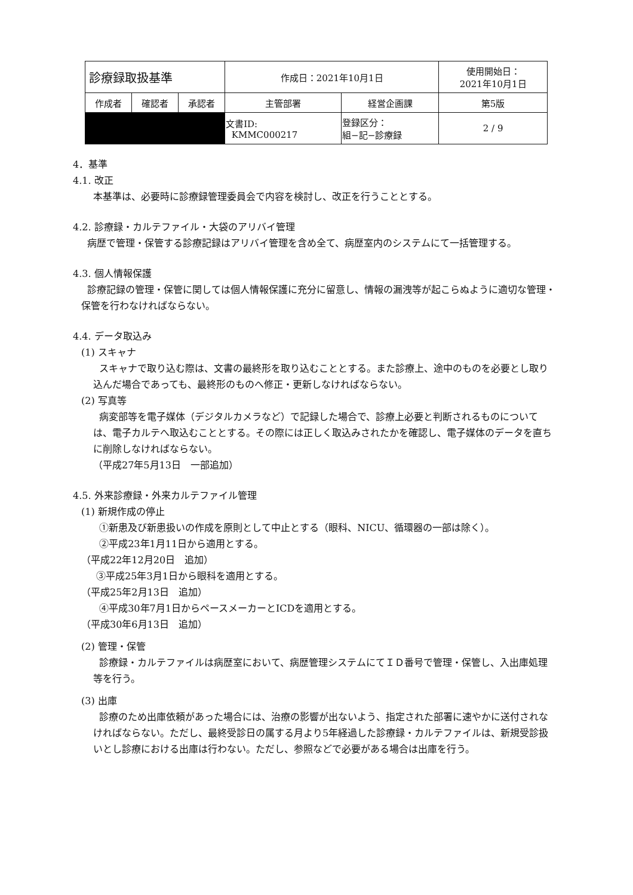| 診療録取扱基準 | | | 作成日：2021年10月1日 | | 使用開始日： 2021年10月1日 |
| 作成者 | 確認者 | 承認者 | 主管部署 | 経営企画課 | 第5版 |
| | | | 文書ID: KMMC000217 | 登録区分： 組−記−診療録 | 2 / 9 |
4．基準
4.1. 改正
本基準は、必要時に診療録管理委員会で内容を検討し、改正を行うこととする。
4.2. 診療録・カルテファイル・大袋のアリバイ管理
病歴で管理・保管する診療記録はアリバイ管理を含め全て、病歴室内のシステムにて一括管理する。
4.3. 個人情報保護
診療記録の管理・保管に関しては個人情報保護に充分に留意し、情報の漏洩等が起こらぬように適切な管理・保管を行わなければならない。
4.4. データ取込み
(1) スキャナ
スキャナで取り込む際は、文書の最終形を取り込むこととする。また診療上、途中のものを必要とし取り込んだ場合であっても、最終形のものへ修正・更新しなければならない。
(2) 写真等
病変部等を電子媒体（デジタルカメラなど）で記録した場合で、診療上必要と判断されるものについては、電子カルテへ取込むこととする。その際には正しく取込みされたかを確認し、電子媒体のデータを直ちに削除しなければならない。
（平成27年5月13日　一部追加）
4.5. 外来診療録・外来カルテファイル管理
(1) 新規作成の停止
①新患及び新患扱いの作成を原則として中止とする（眼科、NICU、循環器の一部は除く）。
②平成23年1月11日から適用とする。
（平成22年12月20日　追加）
③平成25年3月1日から眼科を適用とする。
（平成25年2月13日　追加）
④平成30年7月1日からペースメーカーとICDを適用とする。
（平成30年6月13日　追加）
(2) 管理・保管
診療録・カルテファイルは病歴室において、病歴管理システムにてＩＤ番号で管理・保管し、入出庫処理等を行う。
(3) 出庫
診療のため出庫依頼があった場合には、治療の影響が出ないよう、指定された部署に速やかに送付されなければならない。ただし、最終受診日の属する月より5年経過した診療録・カルテファイルは、新規受診扱いとし診療における出庫は行わない。ただし、参照などで必要がある場合は出庫を行う。